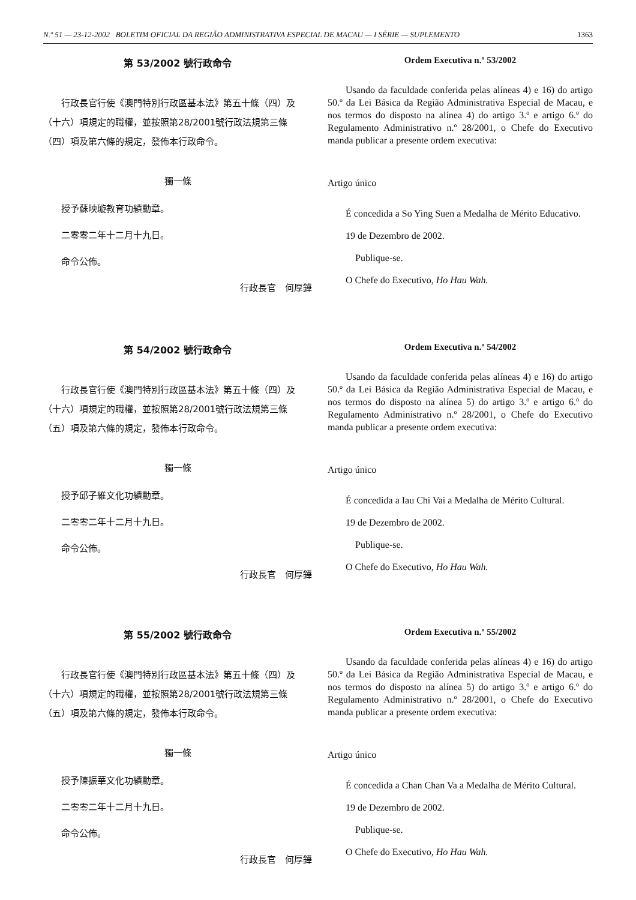N.º 51 — 23-12-2002 BOLETIM OFICIAL DA REGIÃO ADMINISTRATIVA ESPECIAL DE MACAU — I SÉRIE — SUPLEMENTO 1363
第 53/2002 號行政命令
行政長官行使《澳門特別行政區基本法》第五十條（四）及（十六）項規定的職權，並按照第28/2001號行政法規第三條（四）項及第六條的規定，發佈本行政命令。
獨一條
授予蘇映璇教育功績勳章。
二零零二年十二月十九日。
命令公佈。
行政長官　何厚鏵
Ordem Executiva n.º 53/2002
Usando da faculdade conferida pelas alíneas 4) e 16) do artigo 50.º da Lei Básica da Região Administrativa Especial de Macau, e nos termos do disposto na alínea 4) do artigo 3.º e artigo 6.º do Regulamento Administrativo n.º 28/2001, o Chefe do Executivo manda publicar a presente ordem executiva:
Artigo único
É concedida a So Ying Suen a Medalha de Mérito Educativo.
19 de Dezembro de 2002.
Publique-se.
O Chefe do Executivo, Ho Hau Wah.
第 54/2002 號行政命令
行政長官行使《澳門特別行政區基本法》第五十條（四）及（十六）項規定的職權，並按照第28/2001號行政法規第三條（五）項及第六條的規定，發佈本行政命令。
獨一條
授予邱子維文化功績勳章。
二零零二年十二月十九日。
命令公佈。
行政長官　何厚鏵
Ordem Executiva n.º 54/2002
Usando da faculdade conferida pelas alíneas 4) e 16) do artigo 50.º da Lei Básica da Região Administrativa Especial de Macau, e nos termos do disposto na alínea 5) do artigo 3.º e artigo 6.º do Regulamento Administrativo n.º 28/2001, o Chefe do Executivo manda publicar a presente ordem executiva:
Artigo único
É concedida a Iau Chi Vai a Medalha de Mérito Cultural.
19 de Dezembro de 2002.
Publique-se.
O Chefe do Executivo, Ho Hau Wah.
第 55/2002 號行政命令
行政長官行使《澳門特別行政區基本法》第五十條（四）及（十六）項規定的職權，並按照第28/2001號行政法規第三條（五）項及第六條的規定，發佈本行政命令。
獨一條
授予陳振華文化功績勳章。
二零零二年十二月十九日。
命令公佈。
行政長官　何厚鏵
Ordem Executiva n.º 55/2002
Usando da faculdade conferida pelas alíneas 4) e 16) do artigo 50.º da Lei Básica da Região Administrativa Especial de Macau, e nos termos do disposto na alínea 5) do artigo 3.º e artigo 6.º do Regulamento Administrativo n.º 28/2001, o Chefe do Executivo manda publicar a presente ordem executiva:
Artigo único
É concedida a Chan Chan Va a Medalha de Mérito Cultural.
19 de Dezembro de 2002.
Publique-se.
O Chefe do Executivo, Ho Hau Wah.